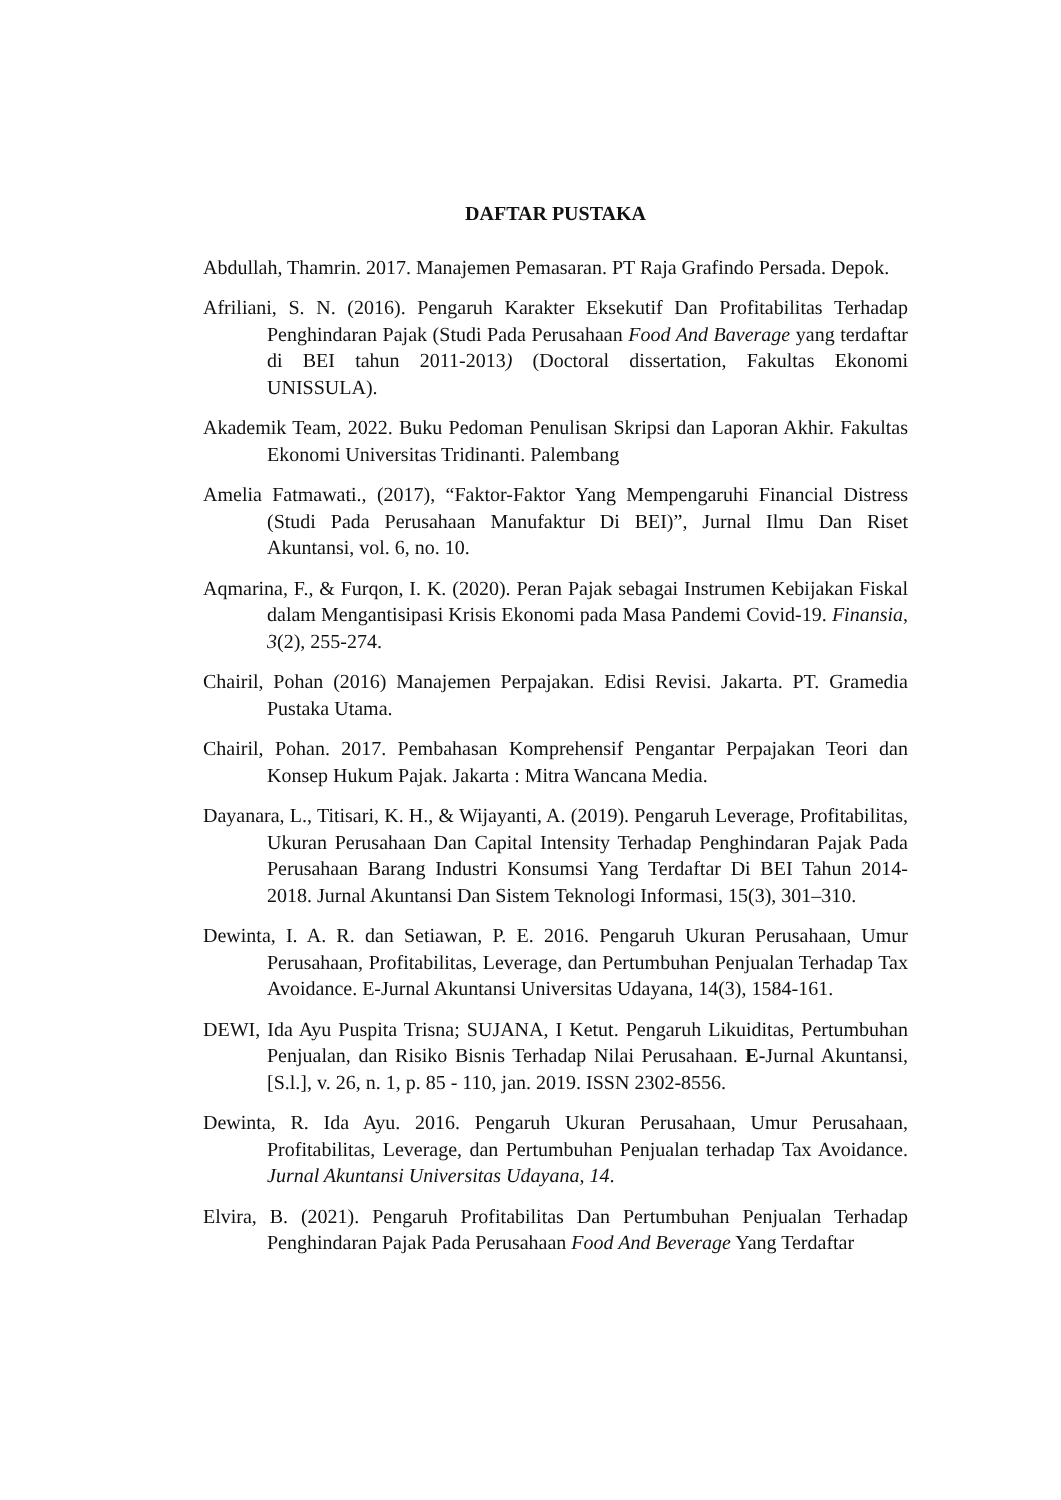DAFTAR PUSTAKA
Abdullah, Thamrin. 2017. Manajemen Pemasaran. PT Raja Grafindo Persada. Depok.
Afriliani, S. N. (2016). Pengaruh Karakter Eksekutif Dan Profitabilitas Terhadap Penghindaran Pajak (Studi Pada Perusahaan Food And Baverage yang terdaftar di BEI tahun 2011-2013) (Doctoral dissertation, Fakultas Ekonomi UNISSULA).
Akademik Team, 2022. Buku Pedoman Penulisan Skripsi dan Laporan Akhir. Fakultas Ekonomi Universitas Tridinanti. Palembang
Amelia Fatmawati., (2017), “Faktor-Faktor Yang Mempengaruhi Financial Distress (Studi Pada Perusahaan Manufaktur Di BEI)”, Jurnal Ilmu Dan Riset Akuntansi, vol. 6, no. 10.
Aqmarina, F., & Furqon, I. K. (2020). Peran Pajak sebagai Instrumen Kebijakan Fiskal dalam Mengantisipasi Krisis Ekonomi pada Masa Pandemi Covid-19. Finansia, 3(2), 255-274.
Chairil, Pohan (2016) Manajemen Perpajakan. Edisi Revisi. Jakarta. PT. Gramedia Pustaka Utama.
Chairil, Pohan. 2017. Pembahasan Komprehensif Pengantar Perpajakan Teori dan Konsep Hukum Pajak. Jakarta : Mitra Wancana Media.
Dayanara, L., Titisari, K. H., & Wijayanti, A. (2019). Pengaruh Leverage, Profitabilitas, Ukuran Perusahaan Dan Capital Intensity Terhadap Penghindaran Pajak Pada Perusahaan Barang Industri Konsumsi Yang Terdaftar Di BEI Tahun 2014-2018. Jurnal Akuntansi Dan Sistem Teknologi Informasi, 15(3), 301–310.
Dewinta, I. A. R. dan Setiawan, P. E. 2016. Pengaruh Ukuran Perusahaan, Umur Perusahaan, Profitabilitas, Leverage, dan Pertumbuhan Penjualan Terhadap Tax Avoidance. E-Jurnal Akuntansi Universitas Udayana, 14(3), 1584-161.
DEWI, Ida Ayu Puspita Trisna; SUJANA, I Ketut. Pengaruh Likuiditas, Pertumbuhan Penjualan, dan Risiko Bisnis Terhadap Nilai Perusahaan. E-Jurnal Akuntansi, [S.l.], v. 26, n. 1, p. 85 - 110, jan. 2019. ISSN 2302-8556.
Dewinta, R. Ida Ayu. 2016. Pengaruh Ukuran Perusahaan, Umur Perusahaan, Profitabilitas, Leverage, dan Pertumbuhan Penjualan terhadap Tax Avoidance. Jurnal Akuntansi Universitas Udayana, 14.
Elvira, B. (2021). Pengaruh Profitabilitas Dan Pertumbuhan Penjualan Terhadap Penghindaran Pajak Pada Perusahaan Food And Beverage Yang Terdaftar